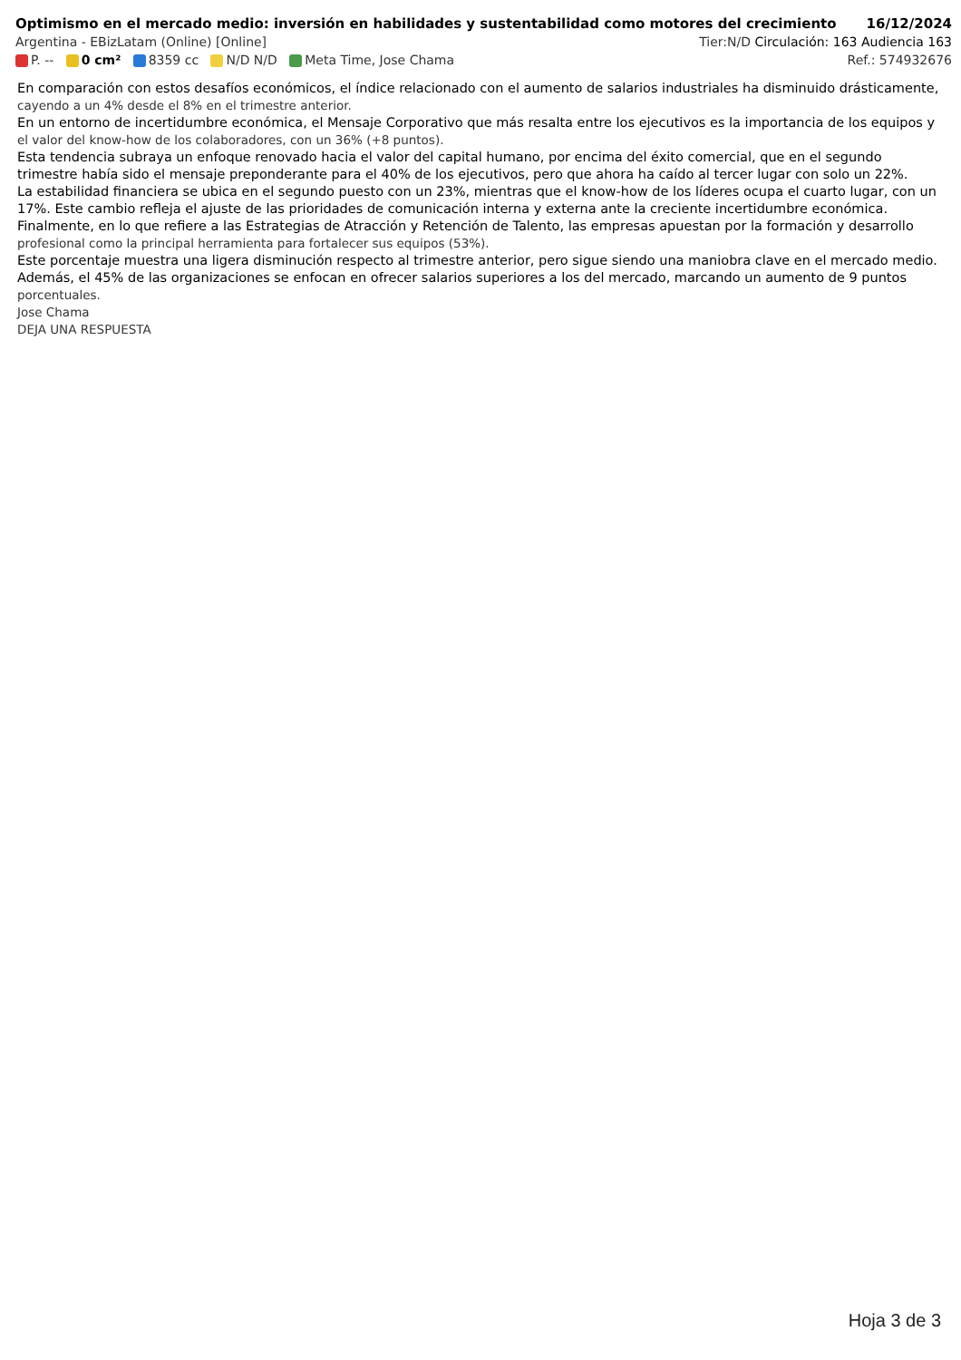Optimismo en el mercado medio: inversión en habilidades y sustentabilidad como motores del crecimiento 16/12/2024
Argentina - EBizLatam (Online) [Online] Tier:N/D Circulación: 163 Audiencia 163
P. -- 0 cm² 8359 cc N/D N/D Meta Time, Jose Chama Ref.: 574932676
En comparación con estos desafíos económicos, el índice relacionado con el aumento de salarios industriales ha disminuido drásticamente, cayendo a un 4% desde el 8% en el trimestre anterior.
En un entorno de incertidumbre económica, el Mensaje Corporativo que más resalta entre los ejecutivos es la importancia de los equipos y el valor del know-how de los colaboradores, con un 36% (+8 puntos).
Esta tendencia subraya un enfoque renovado hacia el valor del capital humano, por encima del éxito comercial, que en el segundo trimestre había sido el mensaje preponderante para el 40% de los ejecutivos, pero que ahora ha caído al tercer lugar con solo un 22%.
La estabilidad financiera se ubica en el segundo puesto con un 23%, mientras que el know-how de los líderes ocupa el cuarto lugar, con un 17%. Este cambio refleja el ajuste de las prioridades de comunicación interna y externa ante la creciente incertidumbre económica.
Finalmente, en lo que refiere a las Estrategias de Atracción y Retención de Talento, las empresas apuestan por la formación y desarrollo profesional como la principal herramienta para fortalecer sus equipos (53%).
Este porcentaje muestra una ligera disminución respecto al trimestre anterior, pero sigue siendo una maniobra clave en el mercado medio.
Además, el 45% de las organizaciones se enfocan en ofrecer salarios superiores a los del mercado, marcando un aumento de 9 puntos porcentuales.
Jose Chama
DEJA UNA RESPUESTA
Hoja 3 de 3